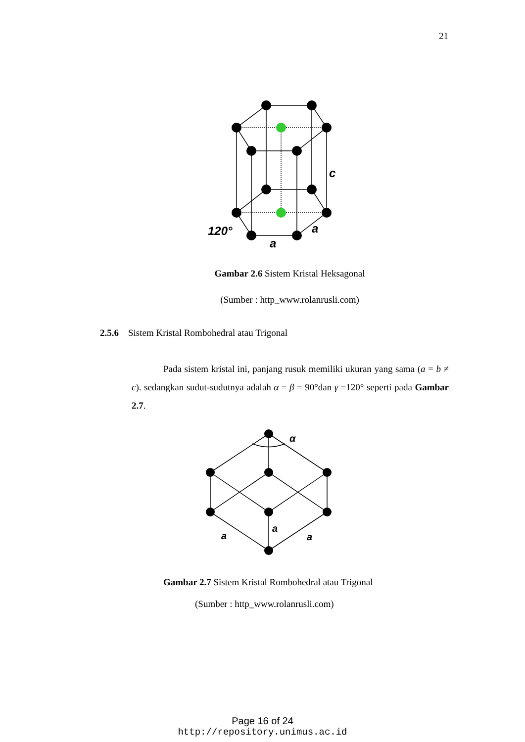21
c
120°
a
a
Gambar 2.6 Sistem Kristal Heksagonal
(Sumber : http_www.rolanrusli.com)
2.5.6 Sistem Kristal Rombohedral atau Trigonal
Pada sistem kristal ini, panjang rusuk memiliki ukuran yang sama (a = b ≠ c). sedangkan sudut-sudutnya adalah α = β = 90°dan γ =120° seperti pada Gambar 2.7.
α
a
a
a
Gambar 2.7 Sistem Kristal Rombohedral atau Trigonal
(Sumber : http_www.rolanrusli.com)
Page 16 of 24
http://repository.unimus.ac.id